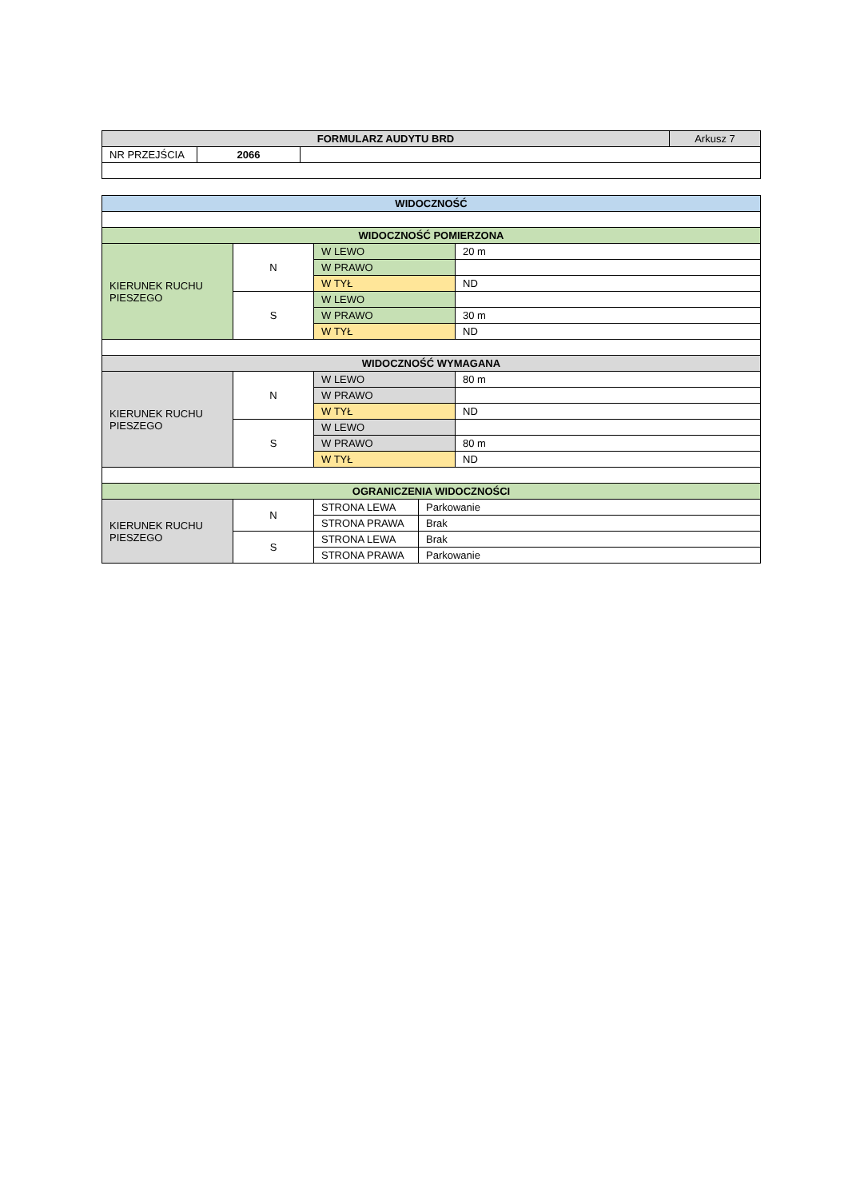| FORMULARZ AUDYTU BRD | | | Arkusz 7 |
| NR PRZEJŚCIA | 2066 | | |
| WIDOCZNOŚĆ | | | |
| --- | --- | --- | --- |
| WIDOCZNOŚĆ POMIERZONA | | | |
| KIERUNEK RUCHU PIESZEGO | N | W LEWO | 20 m |
| | | W PRAWO | |
| | | W TYŁ | ND |
| | S | W LEWO | |
| | | W PRAWO | 30 m |
| | | W TYŁ | ND |
| WIDOCZNOŚĆ WYMAGANA | | | |
| KIERUNEK RUCHU PIESZEGO | N | W LEWO | 80 m |
| | | W PRAWO | |
| | | W TYŁ | ND |
| | S | W LEWO | |
| | | W PRAWO | 80 m |
| | | W TYŁ | ND |
| OGRANICZENIA WIDOCZNOŚCI | | | |
| KIERUNEK RUCHU PIESZEGO | N | / STRONA LEWA / Parkowanie / | |
| | | / STRONA PRAWA / Brak / | |
| | S | / STRONA LEWA / Brak / | |
| | | / STRONA PRAWA / Parkowanie / | |